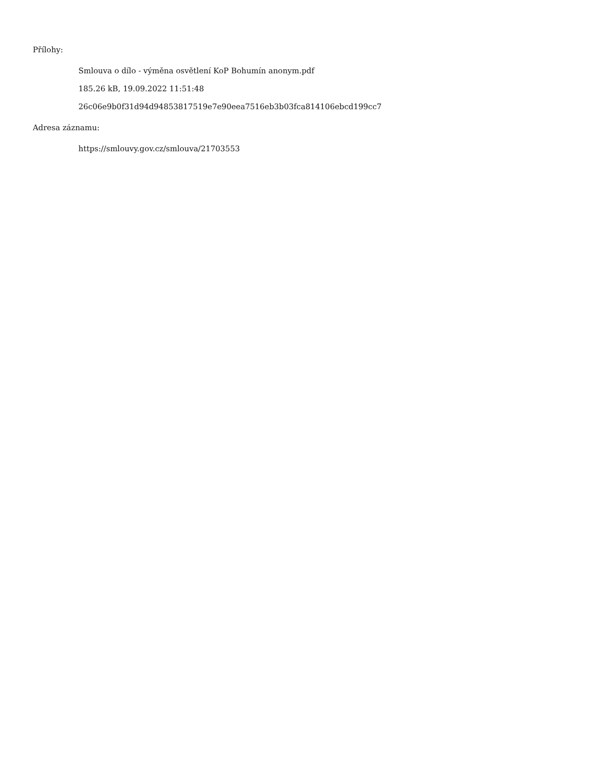Přílohy:
Smlouva o dílo - výměna osvětlení KoP Bohumín anonym.pdf
185.26 kB, 19.09.2022 11:51:48
26c06e9b0f31d94d94853817519e7e90eea7516eb3b03fca814106ebcd199cc7
Adresa záznamu:
https://smlouvy.gov.cz/smlouva/21703553